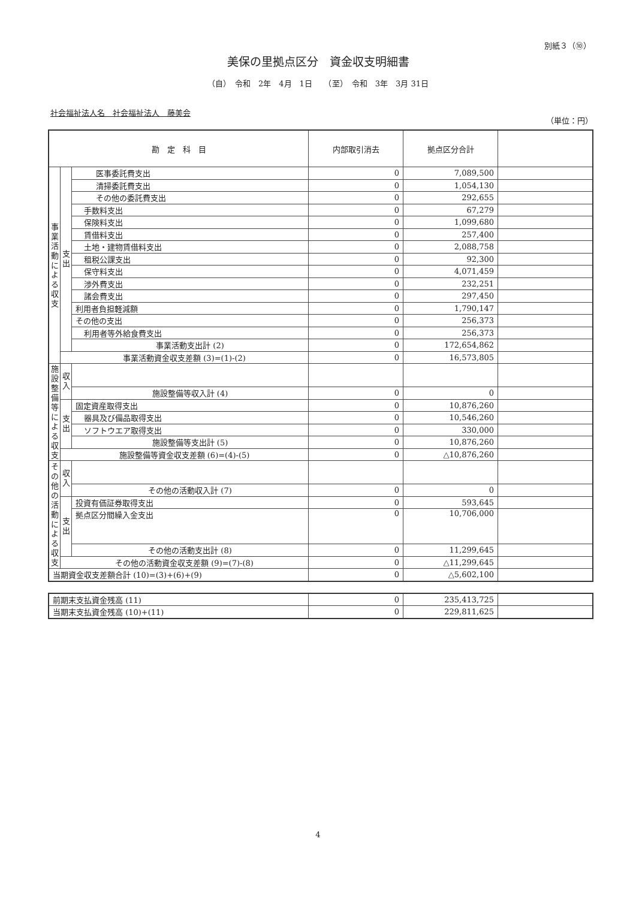別紙３（⑩）
美保の里拠点区分　資金収支明細書
（自）　令和　2年　4月　1日　　（至）　令和　3年　3月 31日
社会福祉法人名　社会福祉法人　藤美会
（単位：円）
| 勘 定 科 目 | | | 内部取引消去 | 拠点区分合計 | |
| --- | --- | --- | --- | --- | --- |
| 事業活動による収支 | 支出 | 医事委託費支出 | 0 | 7,089,500 | |
| | | 清掃委託費支出 | 0 | 1,054,130 | |
| | | その他の委託費支出 | 0 | 292,655 | |
| | | 手数料支出 | 0 | 67,279 | |
| | | 保険料支出 | 0 | 1,099,680 | |
| | | 賃借料支出 | 0 | 257,400 | |
| | | 土地・建物賃借料支出 | 0 | 2,088,758 | |
| | | 租税公課支出 | 0 | 92,300 | |
| | | 保守料支出 | 0 | 4,071,459 | |
| | | 渉外費支出 | 0 | 232,251 | |
| | | 諸会費支出 | 0 | 297,450 | |
| | | 利用者負担軽減額 | 0 | 1,790,147 | |
| | | その他の支出 | 0 | 256,373 | |
| | | 利用者等外給食費支出 | 0 | 256,373 | |
| | | 事業活動支出計 (2) | 0 | 172,654,862 | |
| | 事業活動資金収支差額 (3)=(1)-(2) | | 0 | 16,573,805 | |
| 施設整備等による収支 | 収入 | | | | |
| | | 施設整備等収入計 (4) | 0 | 0 | |
| | 支出 | 固定資産取得支出 | 0 | 10,876,260 | |
| | | 器具及び備品取得支出 | 0 | 10,546,260 | |
| | | ソフトウエア取得支出 | 0 | 330,000 | |
| | | 施設整備等支出計 (5) | 0 | 10,876,260 | |
| | 施設整備等資金収支差額 (6)=(4)-(5) | | 0 | △10,876,260 | |
| その他の活動による収支 | 収入 | | | | |
| | | その他の活動収入計 (7) | 0 | 0 | |
| | 支出 | 投資有価証券取得支出 | 0 | 593,645 | |
| | | 拠点区分間繰入金支出 | 0 | 10,706,000 | |
| | | その他の活動支出計 (8) | 0 | 11,299,645 | |
| | その他の活動資金収支差額 (9)=(7)-(8) | | 0 | △11,299,645 | |
| 当期資金収支差額合計 (10)=(3)+(6)+(9) | | | 0 | △5,602,100 | |
| 前期末支払資金残高 (11) | 0 | 235,413,725 | |
| 当期末支払資金残高 (10)+(11) | 0 | 229,811,625 | |
4